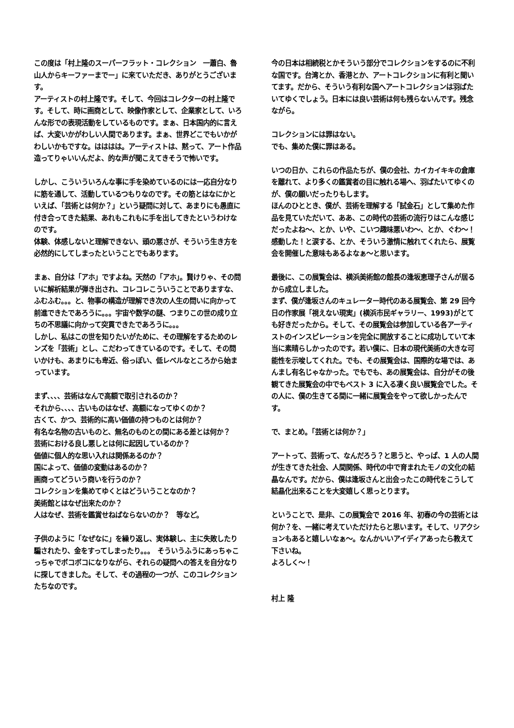この度は「村上隆のスーパーフラット・コレクション　一蕭白、魯山人からキーファーまでー」に来ていただき、ありがとうございます。
アーティストの村上隆です。そして、今回はコレクターの村上隆です。そして、時に画商として、映像作家として、企業家として、いろんな形での表現活動をしているものです。まぁ、日本国内的に言えば、大変いかがわしい人間であります。まぁ、世界どこでもいかがわしいかもですな。はははは。アーティストは、黙って、アート作品造ってりゃいいんだよ、的な声が聞こえてきそうで怖いです。
しかし、こういういろんな事に手を染めているのには一応自分なりに筋を通して、活動しているつもりなのです。その筋とはなにかといえば、「芸術とは何か？」という疑問に対して、あまりにも愚直に付き合ってきた結果、あれもこれもに手を出してきたというわけなのです。
体験、体感しないと理解できない、頭の悪さが、そういう生き方を必然的にしてしまったということでもあります。
まぁ、自分は「アホ」ですよね。天然の「アホ」。賢けりゃ、その問いに解析結果が弾き出され、コレコレこういうことでありますな、ふむふむ。。。と、物事の構造が理解でき次の人生の問いに向かって前進できたであろうに。。。宇宙や数学の謎、つまりこの世の成り立ちの不思議に向かって突貫できたであろうに。。。
しかし、私はこの世を知りたいがために、その理解をするためのレンズを「芸術」とし、こだわってきているのです。そして、その問いかけも、あまりにも卑近、俗っぽい、低レベルなところから始まっています。
まず、、、、芸術はなんで高額で取引されるのか？
それから、、、、古いものはなぜ、高額になってゆくのか？
古くて、かつ、芸術的に高い価値の持つものとは何か？
有名な名物の古いものと、無名のものとの間にある差とは何か？
芸術における良し悪しとは何に起因しているのか？
価値に個人的な思い入れは関係あるのか？
国によって、価値の変動はあるのか？
画商ってどういう商いを行うのか？
コレクションを集めてゆくとはどういうことなのか？
美術館とはなぜ出来たのか？
人はなぜ、芸術を鑑賞せねばならないのか？　等など。
子供のように「なぜなに」を繰り返し、実体験し、主に失敗したり騙されたり、金をすってしまったり。。。　そういうふうにあっちゃこっちゃでボコボコになりながら、それらの疑問への答えを自分なりに探してきました。そして、その過程の一つが、このコレクションたちなのです。
今の日本は相続税とかそういう部分でコレクションをするのに不利な国です。台湾とか、香港とか、アートコレクションに有利と聞いてます。だから、そういう有利な国へアートコレクションは羽ばたいてゆくでしょう。日本には良い芸術は何も残らないんです。残念ながら。
コレクションには罪はない。
でも、集めた僕に罪はある。
いつの日か、これらの作品たちが、僕の会社、カイカイキキの倉庫を離れて、より多くの鑑賞者の目に触れる場へ、羽ばたいてゆくのが、僕の願いだったりもします。
ほんのひととき、僕が、芸術を理解する「試金石」として集めた作品を見ていただいて、ああ、この時代の芸術の流行りはこんな感じだったよね〜、とか、いや、こいつ趣味悪いわ〜、とか、ぐわ〜！感動した！と涙する、とか、そういう激情に触れてくれたら、展覧会を開催した意味もあるよなぁ〜と思います。
最後に、この展覧会は、横浜美術館の館長の逢坂恵理子さんが居るから成立しました。
まず、僕が逢坂さんのキュレーター時代のある展覧会、第 29 回今日の作家展「視えない現実」(横浜市民ギャラリー、1993)がとても好きだったから。そして、その展覧会は参加している各アーティストのインスピレーションを完全に開放することに成功していて本当に素晴らしかったのです。若い僕に、日本の現代美術の大きな可能性を示唆してくれた。でも、その展覧会は、国際的な場では、あんまし有名じゃなかった。でもでも、あの展覧会は、自分がその後観てきた展覧会の中でもベスト 3 に入る凄く良い展覧会でした。その人に、僕の生きてる間に一緒に展覧会をやって欲しかったんです。
で、まとめ。「芸術とは何か？」
アートって、芸術って、なんだろう？と思うと、やっぱ、1 人の人間が生きてきた社会、人間関係、時代の中で育まれたモノの文化の結晶なんです。だから、僕は逢坂さんと出会ったこの時代をこうして結晶化出来ることを大変嬉しく思っとります。
ということで、是非、この展覧会で 2016 年、初春の今の芸術とは何か？を、一緒に考えていただけたらと思います。そして、リアクションもあると嬉しいなぁ〜。なんかいいアイディアあったら教えて下さいね。
よろしく〜！
村上 隆